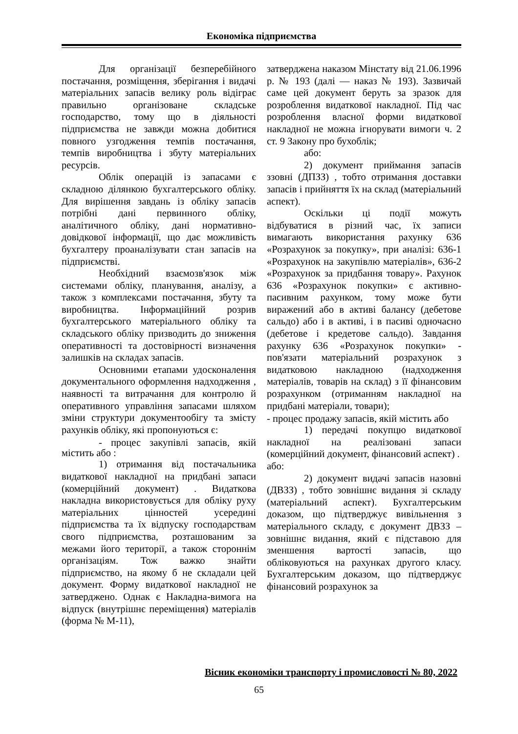Економіка підприємства
Для організації безперебійного постачання, розміщення, зберігання і видачі матеріальних запасів велику роль відіграє правильно організоване складське господарство, тому що в діяльності підприємства не завжди можна добитися повного узгодження темпів постачання, темпів виробництва і збуту матеріальних ресурсів.
Облік операцій із запасами є складною ділянкою бухгалтерського обліку. Для вирішення завдань із обліку запасів потрібні дані первинного обліку, аналітичного обліку, дані нормативно-довідкової інформації, що дає можливість бухгалтеру проаналізувати стан запасів на підприємстві.
Необхідний взаємозв'язок між системами обліку, планування, аналізу, а також з комплексами постачання, збуту та виробництва. Інформаційний розрив бухгалтерського матеріального обліку та складського обліку призводить до зниження оперативності та достовірності визначення залишків на складах запасів.
Основними етапами удосконалення документального оформлення надходження , наявності та витрачання для контролю й оперативного управління запасами шляхом зміни структури документообігу та змісту рахунків обліку, які пропонуються є:
- процес закупівлі запасів, якій містить або :
1) отримання від постачальника видаткової накладної на придбані запаси (комерційний документ) . Видаткова накладна використовується для обліку руху матеріальних цінностей усередині підприємства та їх відпуску господарствам свого підприємства, розташованим за межами його території, а також стороннім організаціям. Тож важко знайти підприємство, на якому б не складали цей документ. Форму видаткової накладної не затверджено. Однак є Накладна-вимога на відпуск (внутрішнє переміщення) матеріалів (форма № М-11),
затверджена наказом Мінстату від 21.06.1996 р. № 193 (далі — наказ № 193). Зазвичай саме цей документ беруть за зразок для розроблення видаткової накладної. Під час розроблення власної форми видаткової накладної не можна ігнорувати вимоги ч. 2 ст. 9 Закону про бухоблік;
або:
2) документ приймання запасів ззовні (ДПЗЗ) , тобто отримання доставки запасів і прийняття їх на склад (матеріальний аспект).
Оскільки ці події можуть відбуватися в різний час, їх записи вимагають використання рахунку 636 «Розрахунок за покупку», при аналізі: 636-1 «Розрахунок на закупівлю матеріалів», 636-2 «Розрахунок за придбання товару». Рахунок 636 «Розрахунок покупки» є активно-пасивним рахунком, тому може бути виражений або в активі балансу (дебетове сальдо) або і в активі, і в пасиві одночасно (дебетове і кредетове сальдо). Завдання рахунку 636 «Розрахунок покупки» - пов'язати матеріальний розрахунок з видатковою накладною (надходження матеріалів, товарів на склад) з її фінансовим розрахунком (отриманням накладної на придбані матеріали, товари);
- процес продажу запасів, якій містить або
1) передачі покупцю видаткової накладної на реалізовані запаси (комерційний документ, фінансовий аспект) .
або:
2) документ видачі запасів назовні (ДВЗЗ) , тобто зовнішнє видання зі складу (матеріальний аспект). Бухгалтерським доказом, що підтверджує вивільнення з матеріального складу, є документ ДВЗЗ – зовнішнє видання, який є підставою для зменшення вартості запасів, що обліковуються на рахунках другого класу. Бухгалтерським доказом, що підтверджує фінансовий розрахунок за
Вісник економіки транспорту і промисловості № 80, 2022
65